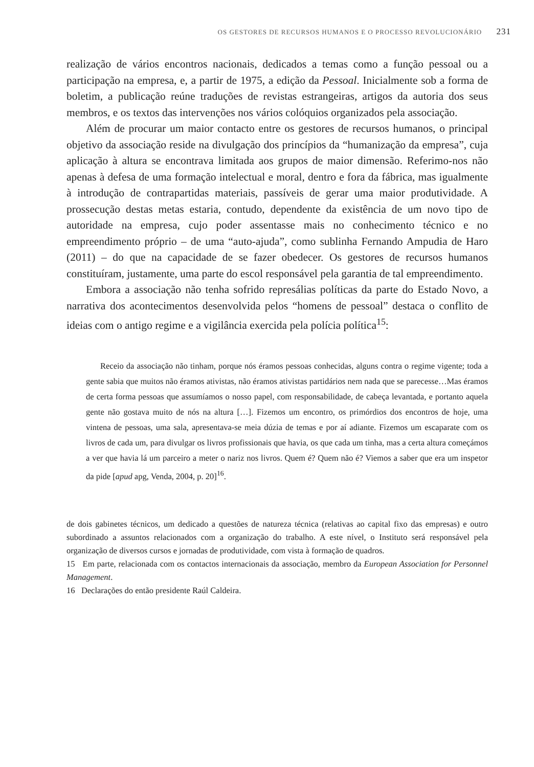OS GESTORES DE RECURSOS HUMANOS E O PROCESSO REVOLUCIONÁRIO 231
realização de vários encontros nacionais, dedicados a temas como a função pessoal ou a participação na empresa, e, a partir de 1975, a edição da Pessoal. Inicialmente sob a forma de boletim, a publicação reúne traduções de revistas estrangeiras, artigos da autoria dos seus membros, e os textos das intervenções nos vários colóquios organizados pela associação.
Além de procurar um maior contacto entre os gestores de recursos humanos, o principal objetivo da associação reside na divulgação dos princípios da “humanização da empresa”, cuja aplicação à altura se encontrava limitada aos grupos de maior dimensão. Referimo-nos não apenas à defesa de uma formação intelectual e moral, dentro e fora da fábrica, mas igualmente à introdução de contrapartidas materiais, passíveis de gerar uma maior produtividade. A prossecução destas metas estaria, contudo, dependente da existência de um novo tipo de autoridade na empresa, cujo poder assentasse mais no conhecimento técnico e no empreendimento próprio – de uma “auto-ajuda”, como sublinha Fernando Ampudia de Haro (2011) – do que na capacidade de se fazer obedecer. Os gestores de recursos humanos constituíram, justamente, uma parte do escol responsável pela garantia de tal empreendimento.
Embora a associação não tenha sofrido represálias políticas da parte do Estado Novo, a narrativa dos acontecimentos desenvolvida pelos “homens de pessoal” destaca o conflito de ideias com o antigo regime e a vigilância exercida pela polícia política<sup>15</sup>:
Receio da associação não tinham, porque nós éramos pessoas conhecidas, alguns contra o regime vigente; toda a gente sabia que muitos não éramos ativistas, não éramos ativistas partidários nem nada que se parecesse…Mas éramos de certa forma pessoas que assumíamos o nosso papel, com responsabilidade, de cabeça levantada, e portanto aquela gente não gostava muito de nós na altura […]. Fizemos um encontro, os primórdios dos encontros de hoje, uma vintena de pessoas, uma sala, apresentava-se meia dúzia de temas e por aí adiante. Fizemos um escaparate com os livros de cada um, para divulgar os livros profissionais que havia, os que cada um tinha, mas a certa altura começámos a ver que havia lá um parceiro a meter o nariz nos livros. Quem é? Quem não é? Viemos a saber que era um inspetor da pide [apud apg, Venda, 2004, p. 20]<sup>16</sup>.
de dois gabinetes técnicos, um dedicado a questões de natureza técnica (relativas ao capital fixo das empresas) e outro subordinado a assuntos relacionados com a organização do trabalho. A este nível, o Instituto será responsável pela organização de diversos cursos e jornadas de produtividade, com vista à formação de quadros.
15 Em parte, relacionada com os contactos internacionais da associação, membro da European Association for Personnel Management.
16 Declarações do então presidente Raúl Caldeira.